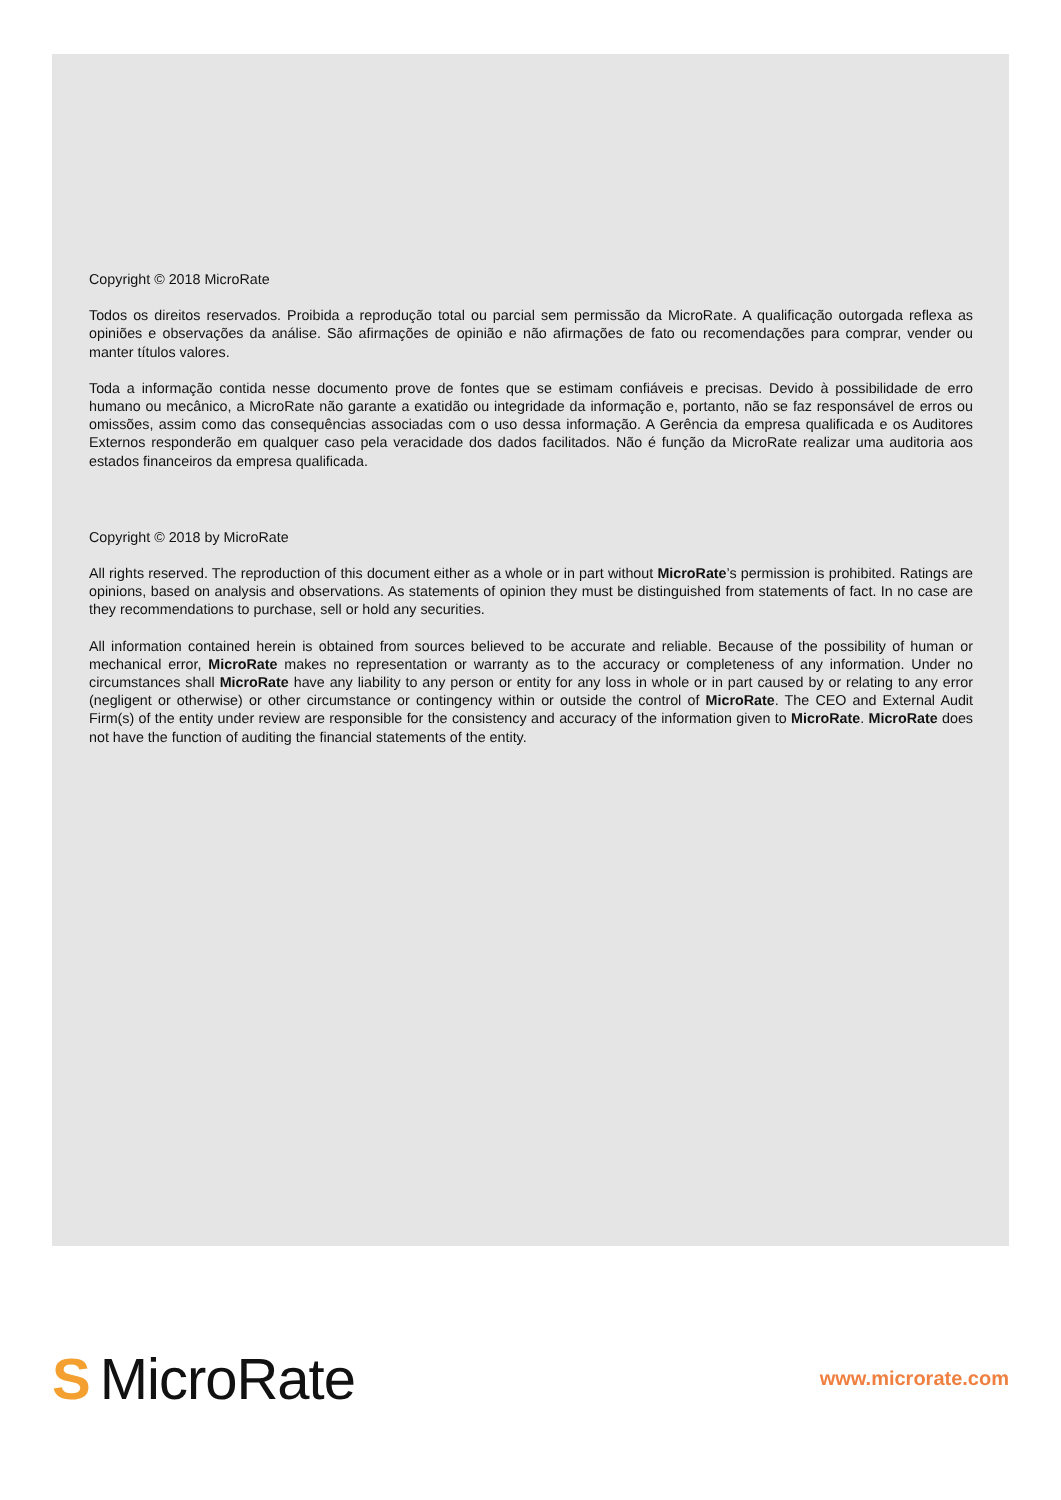Copyright © 2018 MicroRate
Todos os direitos reservados. Proibida a reprodução total ou parcial sem permissão da MicroRate. A qualificação outorgada reflexa as opiniões e observações da análise. São afirmações de opinião e não afirmações de fato ou recomendações para comprar, vender ou manter títulos valores.
Toda a informação contida nesse documento prove de fontes que se estimam confiáveis e precisas. Devido à possibilidade de erro humano ou mecânico, a MicroRate não garante a exatidão ou integridade da informação e, portanto, não se faz responsável de erros ou omissões, assim como das consequências associadas com o uso dessa informação. A Gerência da empresa qualificada e os Auditores Externos responderão em qualquer caso pela veracidade dos dados facilitados. Não é função da MicroRate realizar uma auditoria aos estados financeiros da empresa qualificada.
Copyright © 2018 by MicroRate
All rights reserved. The reproduction of this document either as a whole or in part without MicroRate’s permission is prohibited. Ratings are opinions, based on analysis and observations. As statements of opinion they must be distinguished from statements of fact. In no case are they recommendations to purchase, sell or hold any securities.
All information contained herein is obtained from sources believed to be accurate and reliable. Because of the possibility of human or mechanical error, MicroRate makes no representation or warranty as to the accuracy or completeness of any information. Under no circumstances shall MicroRate have any liability to any person or entity for any loss in whole or in part caused by or relating to any error (negligent or otherwise) or other circumstance or contingency within or outside the control of MicroRate. The CEO and External Audit Firm(s) of the entity under review are responsible for the consistency and accuracy of the information given to MicroRate. MicroRate does not have the function of auditing the financial statements of the entity.
S MicroRate
www.microrate.com